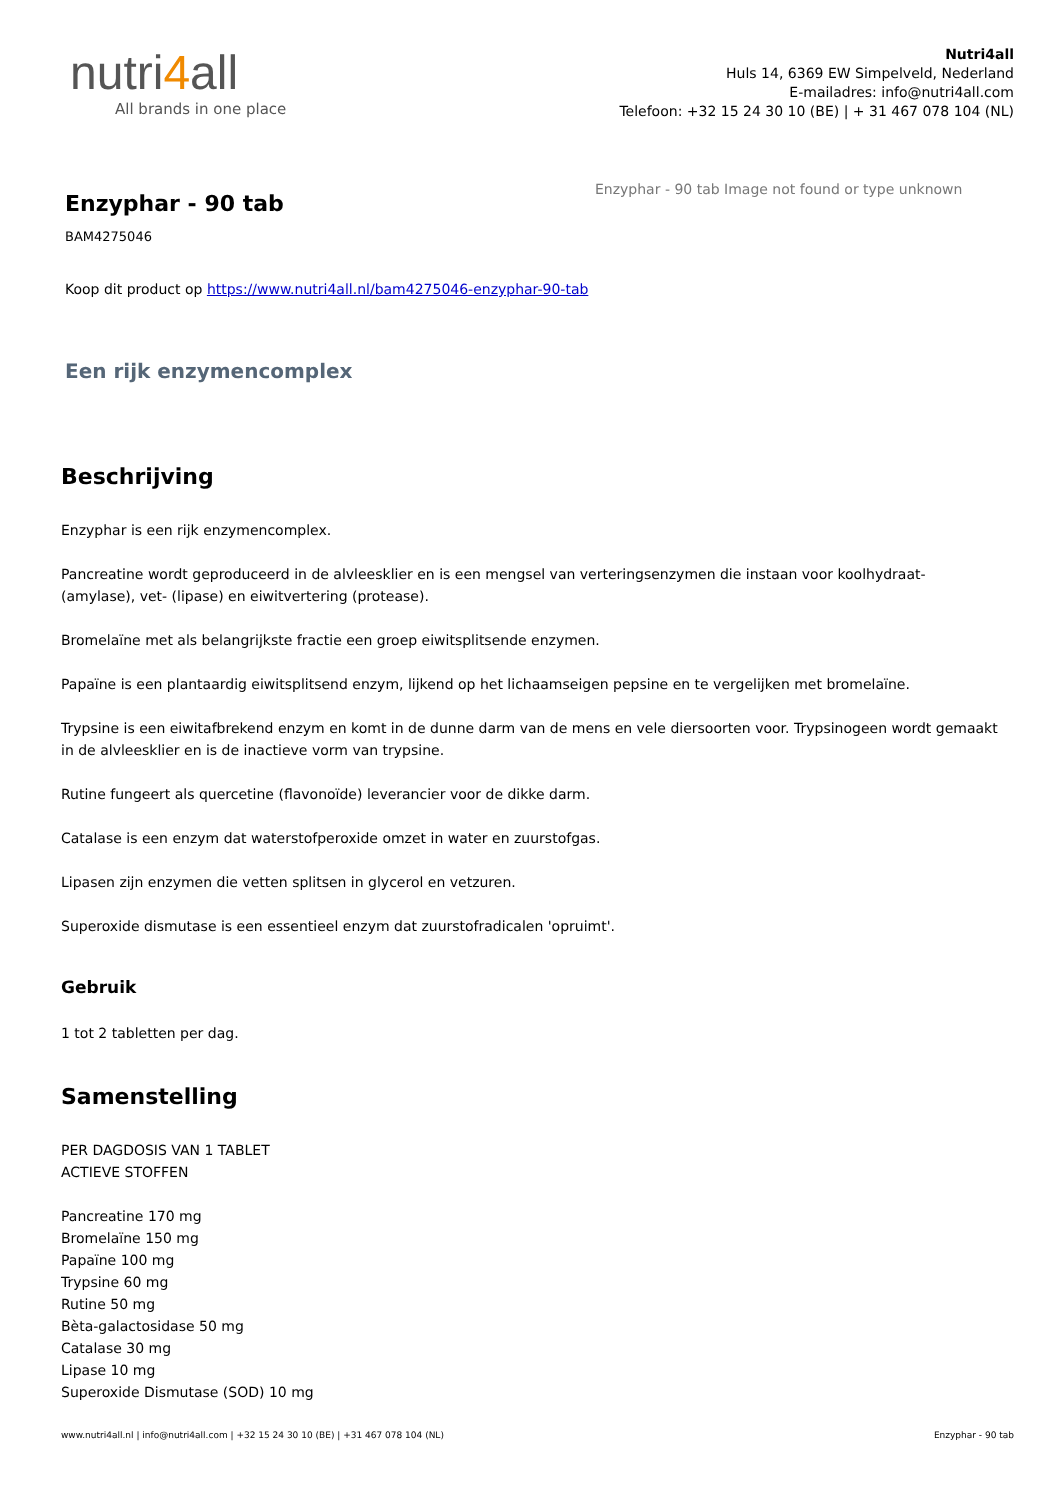nutri4all
All brands in one place
Nutri4all
Huls 14, 6369 EW Simpelveld, Nederland
E-mailadres: info@nutri4all.com
Telefoon: +32 15 24 30 10 (BE) | + 31 467 078 104 (NL)
Enzyphar - 90 tab
BAM4275046
Koop dit product op https://www.nutri4all.nl/bam4275046-enzyphar-90-tab
Een rijk enzymencomplex
Enzyphar - 90 tab Image not found or type unknown
Beschrijving
Enzyphar is een rijk enzymencomplex.
Pancreatine wordt geproduceerd in de alvleesklier en is een mengsel van verteringsenzymen die instaan voor koolhydraat- (amylase), vet- (lipase) en eiwitvertering (protease).
Bromelaïne met als belangrijkste fractie een groep eiwitsplitsende enzymen.
Papaïne is een plantaardig eiwitsplitsend enzym, lijkend op het lichaamseigen pepsine en te vergelijken met bromelaïne.
Trypsine is een eiwitafbrekend enzym en komt in de dunne darm van de mens en vele diersoorten voor. Trypsinogeen wordt gemaakt in de alvleesklier en is de inactieve vorm van trypsine.
Rutine fungeert als quercetine (flavonoïde) leverancier voor de dikke darm.
Catalase is een enzym dat waterstofperoxide omzet in water en zuurstofgas.
Lipasen zijn enzymen die vetten splitsen in glycerol en vetzuren.
Superoxide dismutase is een essentieel enzym dat zuurstofradicalen 'opruimt'.
Gebruik
1 tot 2 tabletten per dag.
Samenstelling
PER DAGDOSIS VAN 1 TABLET
ACTIEVE STOFFEN
Pancreatine 170 mg
Bromelaïne 150 mg
Papaïne 100 mg
Trypsine 60 mg
Rutine 50 mg
Bèta-galactosidase 50 mg
Catalase 30 mg
Lipase 10 mg
Superoxide Dismutase (SOD) 10 mg
www.nutri4all.nl | info@nutri4all.com | +32 15 24 30 10 (BE) | +31 467 078 104 (NL) Enzyphar - 90 tab